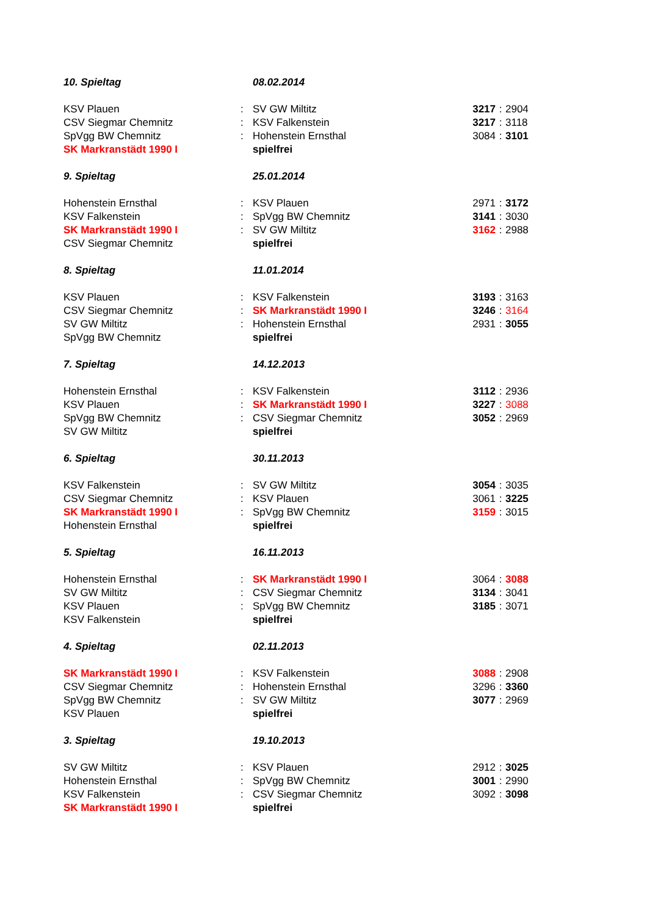| 10. Spieltag | | 08.02.2014 | | | |
| KSV Plauen | : | SV GW Miltitz | 3217 | : | 2904 |
| CSV Siegmar Chemnitz | : | KSV Falkenstein | 3217 | : | 3118 |
| SpVgg BW Chemnitz | : | Hohenstein Ernsthal | 3084 | : | 3101 |
| SK Markranstädt 1990 I | | spielfrei | | | |
| 9. Spieltag | | 25.01.2014 | | | |
| Hohenstein Ernsthal | : | KSV Plauen | 2971 | : | 3172 |
| KSV Falkenstein | : | SpVgg BW Chemnitz | 3141 | : | 3030 |
| SK Markranstädt 1990 I | : | SV GW Miltitz | 3162 | : | 2988 |
| CSV Siegmar Chemnitz | | spielfrei | | | |
| 8. Spieltag | | 11.01.2014 | | | |
| KSV Plauen | : | KSV Falkenstein | 3193 | : | 3163 |
| CSV Siegmar Chemnitz | : | SK Markranstädt 1990 I | 3246 | : | 3164 |
| SV GW Miltitz | : | Hohenstein Ernsthal | 2931 | : | 3055 |
| SpVgg BW Chemnitz | | spielfrei | | | |
| 7. Spieltag | | 14.12.2013 | | | |
| Hohenstein Ernsthal | : | KSV Falkenstein | 3112 | : | 2936 |
| KSV Plauen | : | SK Markranstädt 1990 I | 3227 | : | 3088 |
| SpVgg BW Chemnitz | : | CSV Siegmar Chemnitz | 3052 | : | 2969 |
| SV GW Miltitz | | spielfrei | | | |
| 6. Spieltag | | 30.11.2013 | | | |
| KSV Falkenstein | : | SV GW Miltitz | 3054 | : | 3035 |
| CSV Siegmar Chemnitz | : | KSV Plauen | 3061 | : | 3225 |
| SK Markranstädt 1990 I | : | SpVgg BW Chemnitz | 3159 | : | 3015 |
| Hohenstein Ernsthal | | spielfrei | | | |
| 5. Spieltag | | 16.11.2013 | | | |
| Hohenstein Ernsthal | : | SK Markranstädt 1990 I | 3064 | : | 3088 |
| SV GW Miltitz | : | CSV Siegmar Chemnitz | 3134 | : | 3041 |
| KSV Plauen | : | SpVgg BW Chemnitz | 3185 | : | 3071 |
| KSV Falkenstein | | spielfrei | | | |
| 4. Spieltag | | 02.11.2013 | | | |
| SK Markranstädt 1990 I | : | KSV Falkenstein | 3088 | : | 2908 |
| CSV Siegmar Chemnitz | : | Hohenstein Ernsthal | 3296 | : | 3360 |
| SpVgg BW Chemnitz | : | SV GW Miltitz | 3077 | : | 2969 |
| KSV Plauen | | spielfrei | | | |
| 3. Spieltag | | 19.10.2013 | | | |
| SV GW Miltitz | : | KSV Plauen | 2912 | : | 3025 |
| Hohenstein Ernsthal | : | SpVgg BW Chemnitz | 3001 | : | 2990 |
| KSV Falkenstein | : | CSV Siegmar Chemnitz | 3092 | : | 3098 |
| SK Markranstädt 1990 I | | spielfrei | | | |